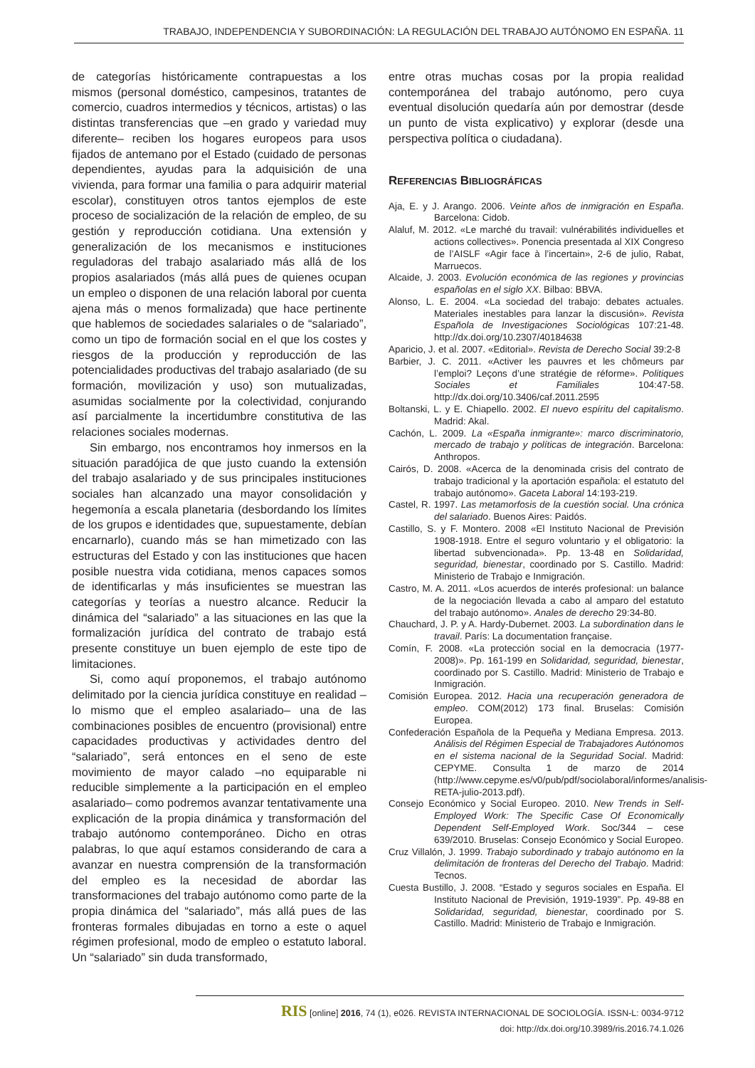TRABAJO, INDEPENDENCIA Y SUBORDINACIÓN: LA REGULACIÓN DEL TRABAJO AUTÓNOMO EN ESPAÑA. 11
de categorías históricamente contrapuestas a los mismos (personal doméstico, campesinos, tratantes de comercio, cuadros intermedios y técnicos, artistas) o las distintas transferencias que –en grado y variedad muy diferente– reciben los hogares europeos para usos fijados de antemano por el Estado (cuidado de personas dependientes, ayudas para la adquisición de una vivienda, para formar una familia o para adquirir material escolar), constituyen otros tantos ejemplos de este proceso de socialización de la relación de empleo, de su gestión y reproducción cotidiana. Una extensión y generalización de los mecanismos e instituciones reguladoras del trabajo asalariado más allá de los propios asalariados (más allá pues de quienes ocupan un empleo o disponen de una relación laboral por cuenta ajena más o menos formalizada) que hace pertinente que hablemos de sociedades salariales o de “salariado”, como un tipo de formación social en el que los costes y riesgos de la producción y reproducción de las potencialidades productivas del trabajo asalariado (de su formación, movilización y uso) son mutualizadas, asumidas socialmente por la colectividad, conjurando así parcialmente la incertidumbre constitutiva de las relaciones sociales modernas.
Sin embargo, nos encontramos hoy inmersos en la situación paradójica de que justo cuando la extensión del trabajo asalariado y de sus principales instituciones sociales han alcanzado una mayor consolidación y hegemonía a escala planetaria (desbordando los límites de los grupos e identidades que, supuestamente, debían encarnarlo), cuando más se han mimetizado con las estructuras del Estado y con las instituciones que hacen posible nuestra vida cotidiana, menos capaces somos de identificarlas y más insuficientes se muestran las categorías y teorías a nuestro alcance. Reducir la dinámica del “salariado” a las situaciones en las que la formalización jurídica del contrato de trabajo está presente constituye un buen ejemplo de este tipo de limitaciones.
Si, como aquí proponemos, el trabajo autónomo delimitado por la ciencia jurídica constituye en realidad –lo mismo que el empleo asalariado– una de las combinaciones posibles de encuentro (provisional) entre capacidades productivas y actividades dentro del “salariado”, será entonces en el seno de este movimiento de mayor calado –no equiparable ni reducible simplemente a la participación en el empleo asalariado– como podremos avanzar tentativamente una explicación de la propia dinámica y transformación del trabajo autónomo contemporáneo. Dicho en otras palabras, lo que aquí estamos considerando de cara a avanzar en nuestra comprensión de la transformación del empleo es la necesidad de abordar las transformaciones del trabajo autónomo como parte de la propia dinámica del “salariado”, más allá pues de las fronteras formales dibujadas en torno a este o aquel régimen profesional, modo de empleo o estatuto laboral. Un “salariado” sin duda transformado,
entre otras muchas cosas por la propia realidad contemporánea del trabajo autónomo, pero cuya eventual disolución quedaría aún por demostrar (desde un punto de vista explicativo) y explorar (desde una perspectiva política o ciudadana).
REFERENCIAS BIBLIOGRÁFICAS
Aja, E. y J. Arango. 2006. Veinte años de inmigración en España. Barcelona: Cidob.
Alaluf, M. 2012. «Le marché du travail: vulnérabilités individuelles et actions collectives». Ponencia presentada al XIX Congreso de l’AISLF «Agir face à l’incertain», 2-6 de julio, Rabat, Marruecos.
Alcaide, J. 2003. Evolución económica de las regiones y provincias españolas en el siglo XX. Bilbao: BBVA.
Alonso, L. E. 2004. «La sociedad del trabajo: debates actuales. Materiales inestables para lanzar la discusión». Revista Española de Investigaciones Sociológicas 107:21-48. http://dx.doi.org/10.2307/40184638
Aparicio, J. et al. 2007. «Editorial». Revista de Derecho Social 39:2-8
Barbier, J. C. 2011. «Activer les pauvres et les chômeurs par l’emploi? Leçons d’une stratégie de réforme». Politiques Sociales et Familiales 104:47-58. http://dx.doi.org/10.3406/caf.2011.2595
Boltanski, L. y E. Chiapello. 2002. El nuevo espíritu del capitalismo. Madrid: Akal.
Cachón, L. 2009. La «España inmigrante»: marco discriminatorio, mercado de trabajo y políticas de integración. Barcelona: Anthropos.
Cairós, D. 2008. «Acerca de la denominada crisis del contrato de trabajo tradicional y la aportación española: el estatuto del trabajo autónomo». Gaceta Laboral 14:193-219.
Castel, R. 1997. Las metamorfosis de la cuestión social. Una crónica del salariado. Buenos Aires: Paidós.
Castillo, S. y F. Montero. 2008 «El Instituto Nacional de Previsión 1908-1918. Entre el seguro voluntario y el obligatorio: la libertad subvencionada». Pp. 13-48 en Solidaridad, seguridad, bienestar, coordinado por S. Castillo. Madrid: Ministerio de Trabajo e Inmigración.
Castro, M. A. 2011. «Los acuerdos de interés profesional: un balance de la negociación llevada a cabo al amparo del estatuto del trabajo autónomo». Anales de derecho 29:34-80.
Chauchard, J. P. y A. Hardy-Dubernet. 2003. La subordination dans le travail. París: La documentation française.
Comín, F. 2008. «La protección social en la democracia (1977-2008)». Pp. 161-199 en Solidaridad, seguridad, bienestar, coordinado por S. Castillo. Madrid: Ministerio de Trabajo e Inmigración.
Comisión Europea. 2012. Hacia una recuperación generadora de empleo. COM(2012) 173 final. Bruselas: Comisión Europea.
Confederación Española de la Pequeña y Mediana Empresa. 2013. Análisis del Régimen Especial de Trabajadores Autónomos en el sistema nacional de la Seguridad Social. Madrid: CEPYME. Consulta 1 de marzo de 2014 (http://www.cepyme.es/v0/pub/pdf/sociolaboral/informes/analisis-RETA-julio-2013.pdf).
Consejo Económico y Social Europeo. 2010. New Trends in Self-Employed Work: The Specific Case Of Economically Dependent Self-Employed Work. Soc/344 – cese 639/2010. Bruselas: Consejo Económico y Social Europeo.
Cruz Villalón, J. 1999. Trabajo subordinado y trabajo autónomo en la delimitación de fronteras del Derecho del Trabajo. Madrid: Tecnos.
Cuesta Bustillo, J. 2008. “Estado y seguros sociales en España. El Instituto Nacional de Previsión, 1919-1939”. Pp. 49-88 en Solidaridad, seguridad, bienestar, coordinado por S. Castillo. Madrid: Ministerio de Trabajo e Inmigración.
RIS [online] 2016, 74 (1), e026. REVISTA INTERNACIONAL DE SOCIOLOGÍA. ISSN-L: 0034-9712
doi: http://dx.doi.org/10.3989/ris.2016.74.1.026